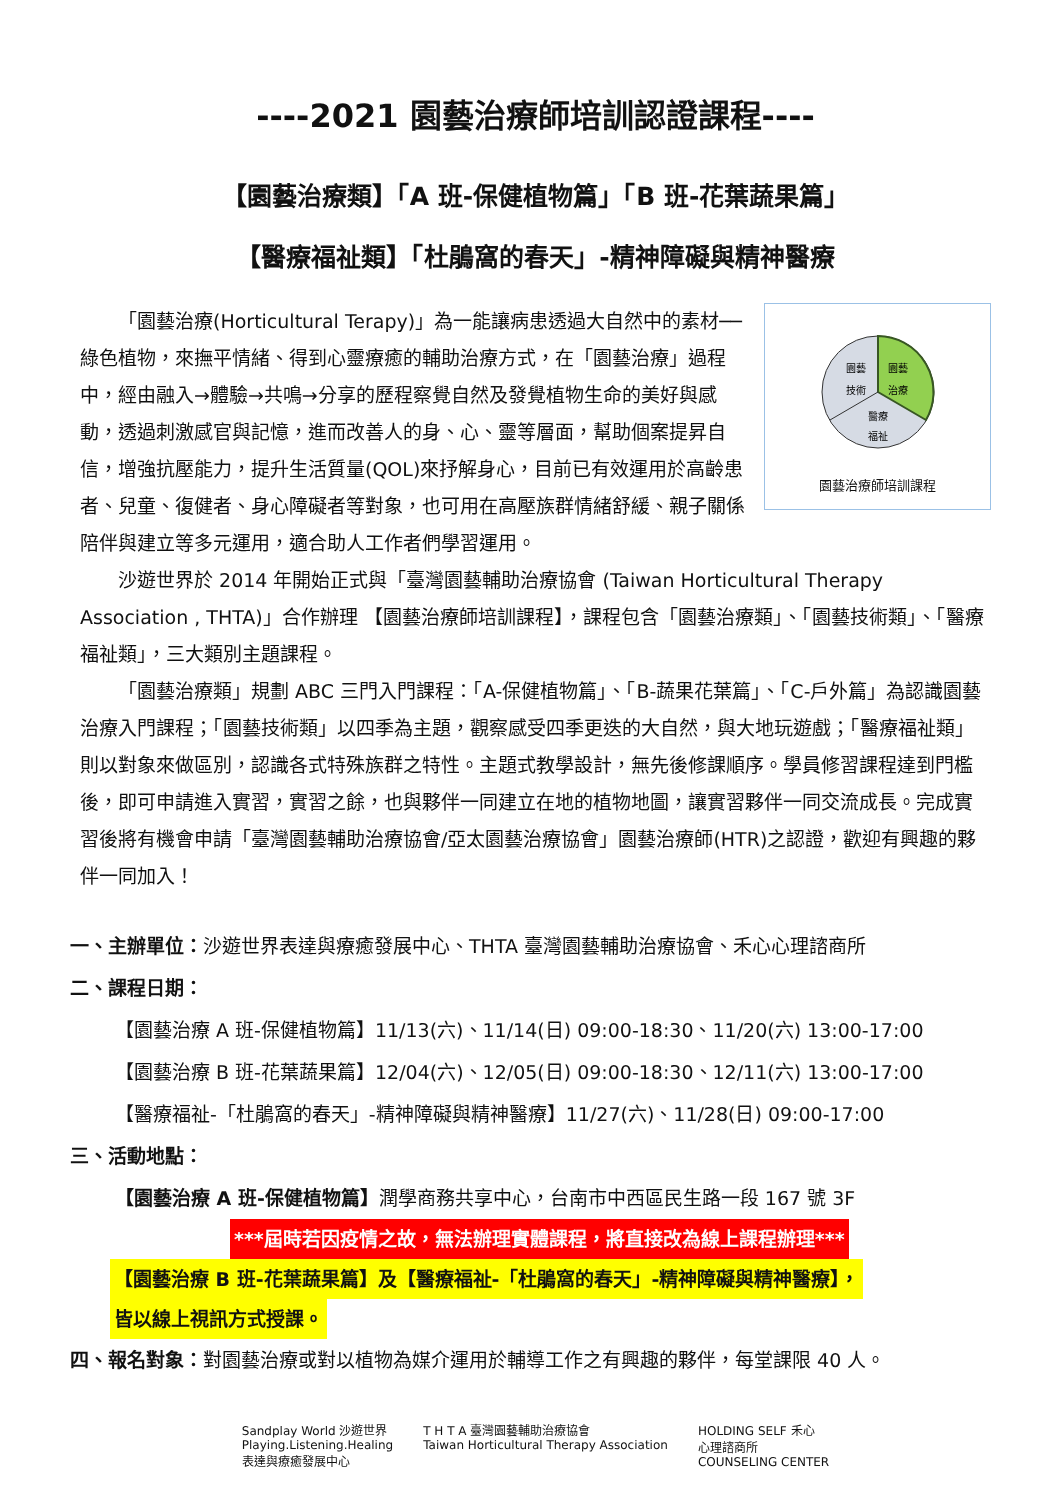----2021 園藝治療師培訓認證課程----
【園藝治療類】「A 班-保健植物篇」「B 班-花葉蔬果篇」
【醫療福祉類】「杜鵑窩的春天」-精神障礙與精神醫療
園藝
技術
園藝
治療
醫療
福祉
園藝治療師培訓課程
「園藝治療(Horticultural Terapy)」為一能讓病患透過大自然中的素材──綠色植物，來撫平情緒、得到心靈療癒的輔助治療方式，在「園藝治療」過程中，經由融入→體驗→共鳴→分享的歷程察覺自然及發覺植物生命的美好與感動，透過刺激感官與記憶，進而改善人的身、心、靈等層面，幫助個案提昇自信，增強抗壓能力，提升生活質量(QOL)來抒解身心，目前已有效運用於高齡患者、兒童、復健者、身心障礙者等對象，也可用在高壓族群情緒舒緩、親子關係陪伴與建立等多元運用，適合助人工作者們學習運用。
沙遊世界於 2014 年開始正式與「臺灣園藝輔助治療協會 (Taiwan Horticultural Therapy Association , THTA)」合作辦理 【園藝治療師培訓課程】，課程包含「園藝治療類」、「園藝技術類」、「醫療福祉類」，三大類別主題課程。
「園藝治療類」規劃 ABC 三門入門課程：「A-保健植物篇」、「B-蔬果花葉篇」、「C-戶外篇」為認識園藝治療入門課程；「園藝技術類」以四季為主題，觀察感受四季更迭的大自然，與大地玩遊戲；「醫療福祉類」則以對象來做區別，認識各式特殊族群之特性。主題式教學設計，無先後修課順序。學員修習課程達到門檻後，即可申請進入實習，實習之餘，也與夥伴一同建立在地的植物地圖，讓實習夥伴一同交流成長。完成實習後將有機會申請「臺灣園藝輔助治療協會/亞太園藝治療協會」園藝治療師(HTR)之認證，歡迎有興趣的夥伴一同加入！
一、主辦單位：沙遊世界表達與療癒發展中心、THTA 臺灣園藝輔助治療協會、禾心心理諮商所
二、課程日期：
【園藝治療 A 班-保健植物篇】11/13(六)、11/14(日) 09:00-18:30、11/20(六) 13:00-17:00
【園藝治療 B 班-花葉蔬果篇】12/04(六)、12/05(日) 09:00-18:30、12/11(六) 13:00-17:00
【醫療福祉-「杜鵑窩的春天」-精神障礙與精神醫療】11/27(六)、11/28(日) 09:00-17:00
三、活動地點：
【園藝治療 A 班-保健植物篇】潤學商務共享中心，台南市中西區民生路一段 167 號 3F
***屆時若因疫情之故，無法辦理實體課程，將直接改為線上課程辦理***
【園藝治療 B 班-花葉蔬果篇】及【醫療福祉-「杜鵑窩的春天」-精神障礙與精神醫療】，
皆以線上視訊方式授課。
四、報名對象：對園藝治療或對以植物為媒介運用於輔導工作之有興趣的夥伴，每堂課限 40 人。
Sandplay World 沙遊世界
Playing.Listening.Healing
表達與療癒發展中心
T H T A 臺灣園藝輔助治療協會
Taiwan Horticultural Therapy Association
HOLDING SELF 禾心
心理諮商所
COUNSELING CENTER